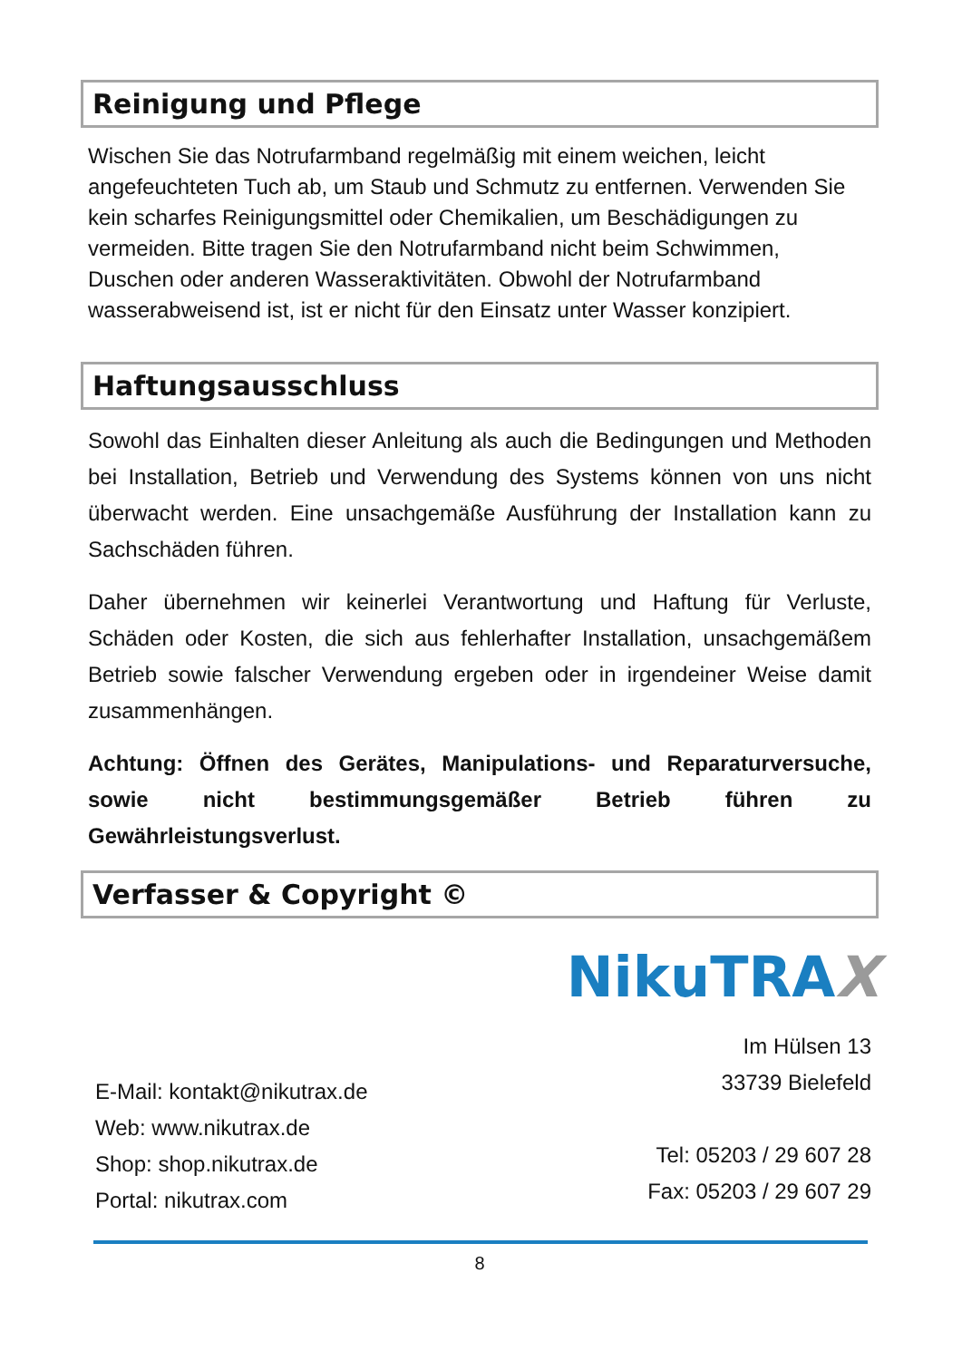Reinigung und Pflege
Wischen Sie das Notrufarmband regelmäßig mit einem weichen, leicht angefeuchteten Tuch ab, um Staub und Schmutz zu entfernen. Verwenden Sie kein scharfes Reinigungsmittel oder Chemikalien, um Beschädigungen zu vermeiden. Bitte tragen Sie den Notrufarmband nicht beim Schwimmen, Duschen oder anderen Wasseraktivitäten. Obwohl der Notrufarmband wasserabweisend ist, ist er nicht für den Einsatz unter Wasser konzipiert.
Haftungsausschluss
Sowohl das Einhalten dieser Anleitung als auch die Bedingungen und Methoden bei Installation, Betrieb und Verwendung des Systems können von uns nicht überwacht werden. Eine unsachgemäße Ausführung der Installation kann zu Sachschäden führen.
Daher übernehmen wir keinerlei Verantwortung und Haftung für Verluste, Schäden oder Kosten, die sich aus fehlerhafter Installation, unsachgemäßem Betrieb sowie falscher Verwendung ergeben oder in irgendeiner Weise damit zusammenhängen.
Achtung: Öffnen des Gerätes, Manipulations- und Reparaturversuche, sowie nicht bestimmungsgemäßer Betrieb führen zu Gewährleistungsverlust.
Verfasser & Copyright ©
NikuTRAX
E-Mail: kontakt@nikutrax.de
Web: www.nikutrax.de
Shop: shop.nikutrax.de
Portal: nikutrax.com
Im Hülsen 13
33739 Bielefeld
Tel: 05203 / 29 607 28
Fax: 05203 / 29 607 29
8